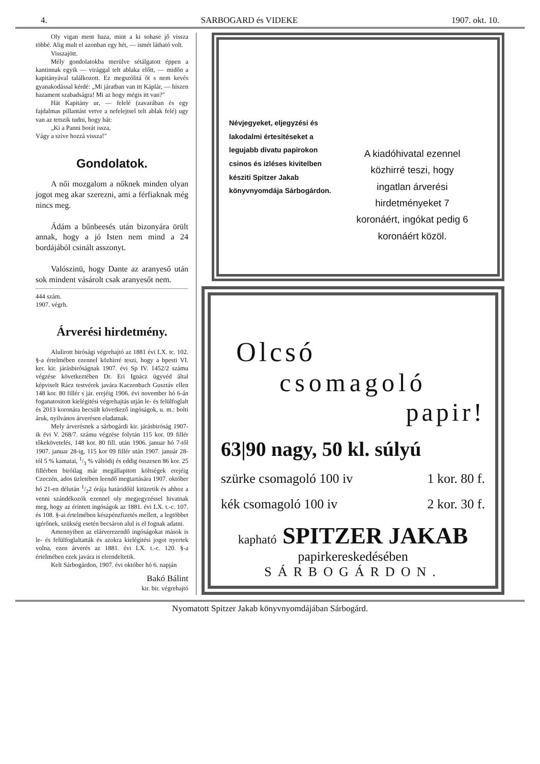4. SARBOGARD és VIDEKE 1907. okt. 10.
Oly vigan ment haza, mint a ki sohase jő vissza többé. Alig mult el azonban egy hét, — ismét látható volt.
Visszajött.
Mély gondolatokba merülve sétálgatott éppen a kantinnak egyik — virággal telt ablaka előtt, — midőn a kapitányával találkozott. Ez megszólitá őt s nem kevés gyanakodással kérdé: „Mi járatban van itt Káplár, — hiszen hazament szabadságra! Mi az hogy mégis itt van?"
Hát Kapitány ur, — felelé (zavarában és egy fajdalmas pillantást vetve a nefelejtsel telt ablak felé) ugy van az tetszik tudni, hogy hát:
„Ki a Panni borát issza,
Vágy a szive hozzá vissza!"
Gondolatok.
A női mozgalom a nőknek minden olyan jogot meg akar szerezni, ami a férfiaknak még nincs meg.
Ádám a bűnbeesés után bizonyára örült annak, hogy a jó Isten nem mind a 24 bordájából csinált asszonyt.
Valószinü, hogy Dante az aranyeső után sok mindent vásárolt csak aranyesőt nem.
444 szám.
1907. végrh.
Árverési hirdetmény.
Alulirott birósági végrehajtó az 1881 évi LX. tc. 102. §-a értelmében ezennel közhirré teszi, hogy a bpesti VI. ker. kir. járásbiróságnak 1907. évi Sp IV. 1452/2 számu végzése következtében Dr. Eri Ignácz ügyvéd által képviselt Rácz testvérek javára Kaczenbach Gusztáv ellen 148 kor. 80 fillér s jár. erejéig 1906. évi november hó 6-án foganatositott kielégitési végrehajtás utján le- és felülfoglalt és 2013 koronára becsült következő ingóságok, u. m.: bolti áruk, nyilvános árverésen eladatnak.
Mely árverésnek a sárbogárdi kir. járásbiróság 1907-ik évi V. 268/7. számu végzése folytán 115 kor. 09 fillér tőkekövetelés, 148 kor. 80 fill. után 1906. januar hó 7-től 1907. januar 28-ig, 115 kor 09 fillér után 1907. január 28-tól 5 % kamatai, 1/3 % váltódij és eddig összesen 86 kor. 25 fillérben biróilag már megállapitott költségek erejéig Czeczén, ados üzletében leendő megtartására 1907. október hó 21-en délután 1/22 órája határidőül kitüzetik és ahhoz a venni szándékozók ezennel oly megjegyzéssel hivatnak meg, hogy az érintett ingóságok az 1881. évi LX. t.-c. 107. és 108. §-ai értelmében készpénzfizetés mellett, a legtöbbet igérőnek, szükség esetén becsáron alul is el fognak adatni.
Amennyiben az elárverezendő ingóságokat mások is le- és felülfoglaltatták és azokra kielégitési jogot nyertek volna, ezen árverés az 1881. évi LX. t.-c. 120. §-a értelmében ezek javára is elrendeltetik.
Kelt Sárbogárdon, 1907. évi október hó 6. napján
Bakó Bálint
kir. bir. végrehajtó
Névjegyeket, eljegyzési és lakodalmi értesitéseket a legujabb divatu papirokon csinos és izléses kivitelben késziti Spitzer Jakab könyvnyomdája Sárbogárdon.
A kiadóhivatal ezennel közhirré teszi, hogy ingatlan árverési hirdetményeket 7 koronáért, ingókat pedig 6 koronáért közöl.
Olcsó
csomagoló
papir!
63|90 nagy, 50 kl. súlyú
szürke csomagoló 100 iv 1 kor. 80 f.
kék csomagoló 100 iv 2 kor. 30 f.
kapható SPITZER JAKAB
papirkereskedésében
SÁRBOGÁRDON.
Nyomatott Spitzer Jakab könyvnyomdájában Sárbogárd.